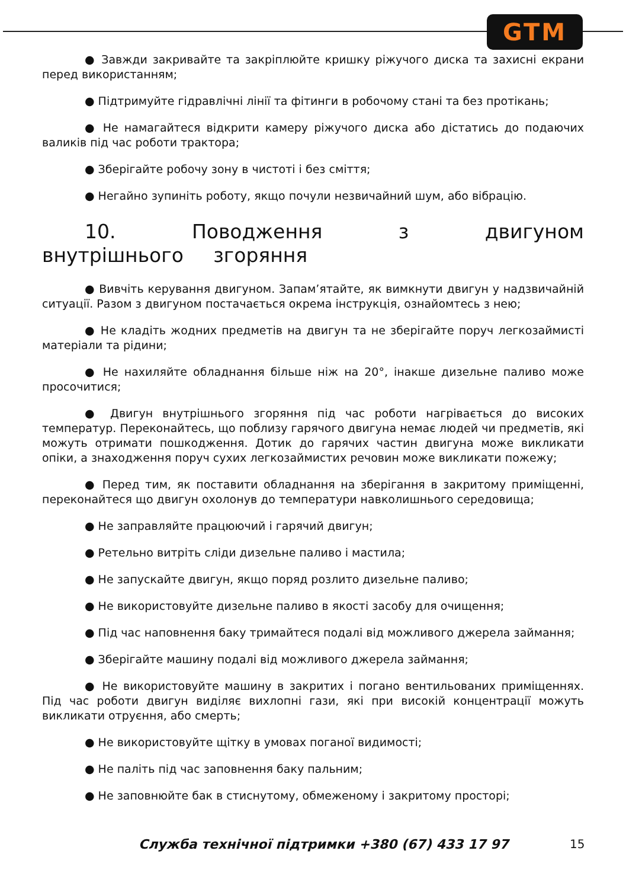GTM
● Завжди закривайте та закріплюйте кришку ріжучого диска та захисні екрани перед використанням;
● Підтримуйте гідравлічні лінії та фітинги в робочому стані та без протікань;
● Не намагайтеся відкрити камеру ріжучого диска або дістатись до подаючих валиків під час роботи трактора;
● Зберігайте робочу зону в чистоті і без сміття;
● Негайно зупиніть роботу, якщо почули незвичайний шум, або вібрацію.
10. Поводження з двигуном внутрішнього згоряння
● Вивчіть керування двигуном. Запам’ятайте, як вимкнути двигун у надзвичайній ситуації. Разом з двигуном постачається окрема інструкція, ознайомтесь з нею;
● Не кладіть жодних предметів на двигун та не зберігайте поруч легкозаймисті матеріали та рідини;
● Не нахиляйте обладнання більше ніж на 20°, інакше дизельне паливо може просочитися;
● Двигун внутрішнього згоряння під час роботи нагрівається до високих температур. Переконайтесь, що поблизу гарячого двигуна немає людей чи предметів, які можуть отримати пошкодження. Дотик до гарячих частин двигуна може викликати опіки, а знаходження поруч сухих легкозаймистих речовин може викликати пожежу;
● Перед тим, як поставити обладнання на зберігання в закритому приміщенні, переконайтеся що двигун охолонув до температури навколишнього середовища;
● Не заправляйте працюючий і гарячий двигун;
● Ретельно витріть сліди дизельне паливо і мастила;
● Не запускайте двигун, якщо поряд розлито дизельне паливо;
● Не використовуйте дизельне паливо в якості засобу для очищення;
● Під час наповнення баку тримайтеся подалі від можливого джерела займання;
● Зберігайте машину подалі від можливого джерела займання;
● Не використовуйте машину в закритих і погано вентильованих приміщеннях. Під час роботи двигун виділяє вихлопні гази, які при високій концентрації можуть викликати отруєння, або смерть;
● Не використовуйте щітку в умовах поганої видимості;
● Не паліть під час заповнення баку пальним;
● Не заповнюйте бак в стиснутому, обмеженому і закритому просторі;
Служба технічної підтримки +380 (67) 433 17 97 15